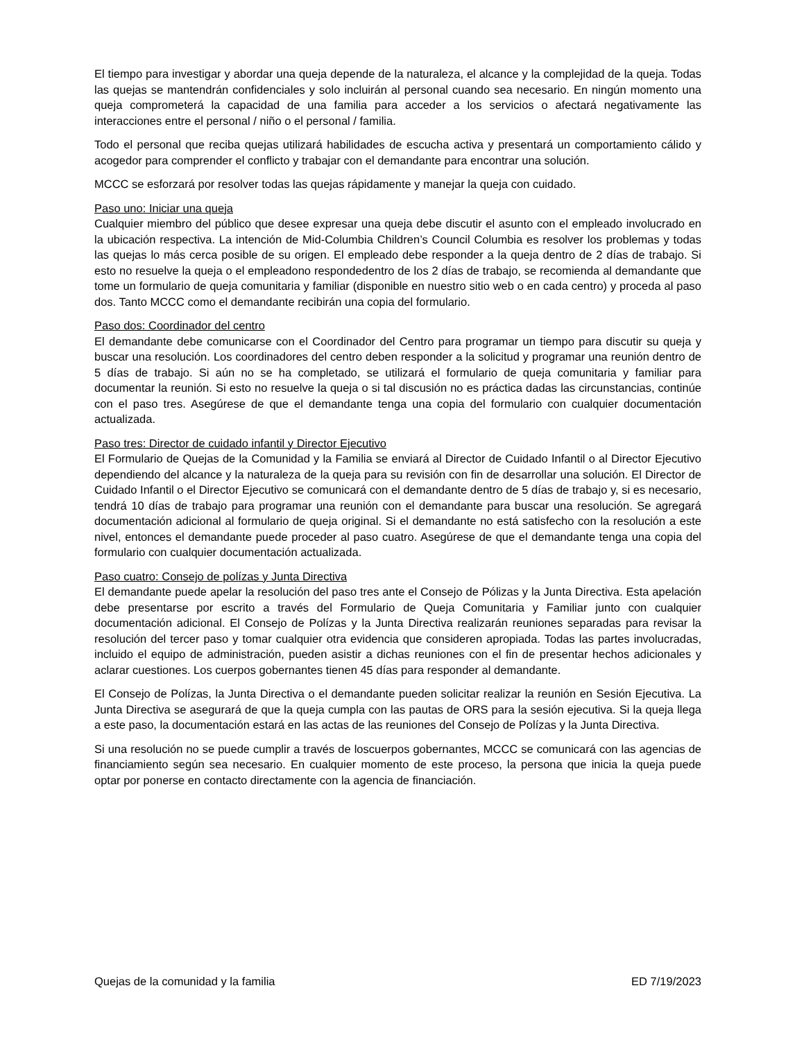El tiempo para investigar y abordar una queja depende de la naturaleza, el alcance y la complejidad de la queja. Todas las quejas se mantendrán confidenciales y solo incluirán al personal cuando sea necesario. En ningún momento una queja comprometerá la capacidad de una familia para acceder a los servicios o afectará negativamente las interacciones entre el personal / niño o el personal / familia.
Todo el personal que reciba quejas utilizará habilidades de escucha activa y presentará un comportamiento cálido y acogedor para comprender el conflicto y trabajar con el demandante para encontrar una solución.
MCCC se esforzará por resolver todas las quejas rápidamente y manejar la queja con cuidado.
Paso uno: Iniciar una queja
Cualquier miembro del público que desee expresar una queja debe discutir el asunto con el empleado involucrado en la ubicación respectiva. La intención de Mid-Columbia Children’s Council Columbia es resolver los problemas y todas las quejas lo más cerca posible de su origen. El empleado debe responder a la queja dentro de 2 días de trabajo. Si esto no resuelve la queja o el empleadono respondedentro de los 2 días de trabajo, se recomienda al demandante que tome un formulario de queja comunitaria y familiar (disponible en nuestro sitio web o en cada centro) y proceda al paso dos. Tanto MCCC como el demandante recibirán una copia del formulario.
Paso dos: Coordinador del centro
El demandante debe comunicarse con el Coordinador del Centro para programar un tiempo para discutir su queja y buscar una resolución. Los coordinadores del centro deben responder a la solicitud y programar una reunión dentro de 5 días de trabajo. Si aún no se ha completado, se utilizará el formulario de queja comunitaria y familiar para documentar la reunión. Si esto no resuelve la queja o si tal discusión no es práctica dadas las circunstancias, continúe con el paso tres. Asegúrese de que el demandante tenga una copia del formulario con cualquier documentación actualizada.
Paso tres: Director de cuidado infantil y Director Ejecutivo
El Formulario de Quejas de la Comunidad y la Familia se enviará al Director de Cuidado Infantil o al Director Ejecutivo dependiendo del alcance y la naturaleza de la queja para su revisión con fin de desarrollar una solución. El Director de Cuidado Infantil o el Director Ejecutivo se comunicará con el demandante dentro de 5 días de trabajo y, si es necesario, tendrá 10 días de trabajo para programar una reunión con el demandante para buscar una resolución. Se agregará documentación adicional al formulario de queja original. Si el demandante no está satisfecho con la resolución a este nivel, entonces el demandante puede proceder al paso cuatro. Asegúrese de que el demandante tenga una copia del formulario con cualquier documentación actualizada.
Paso cuatro: Consejo de polízas y Junta Directiva
El demandante puede apelar la resolución del paso tres ante el Consejo de Pólizas y la Junta Directiva. Esta apelación debe presentarse por escrito a través del Formulario de Queja Comunitaria y Familiar junto con cualquier documentación adicional. El Consejo de Polízas y la Junta Directiva realizarán reuniones separadas para revisar la resolución del tercer paso y tomar cualquier otra evidencia que consideren apropiada. Todas las partes involucradas, incluido el equipo de administración, pueden asistir a dichas reuniones con el fin de presentar hechos adicionales y aclarar cuestiones. Los cuerpos gobernantes tienen 45 días para responder al demandante.
El Consejo de Polízas, la Junta Directiva o el demandante pueden solicitar realizar la reunión en Sesión Ejecutiva. La Junta Directiva se asegurará de que la queja cumpla con las pautas de ORS para la sesión ejecutiva. Si la queja llega a este paso, la documentación estará en las actas de las reuniones del Consejo de Polízas y la Junta Directiva.
Si una resolución no se puede cumplir a través de loscuerpos gobernantes, MCCC se comunicará con las agencias de financiamiento según sea necesario. En cualquier momento de este proceso, la persona que inicia la queja puede optar por ponerse en contacto directamente con la agencia de financiación.
Quejas de la comunidad y la familia ED 7/19/2023